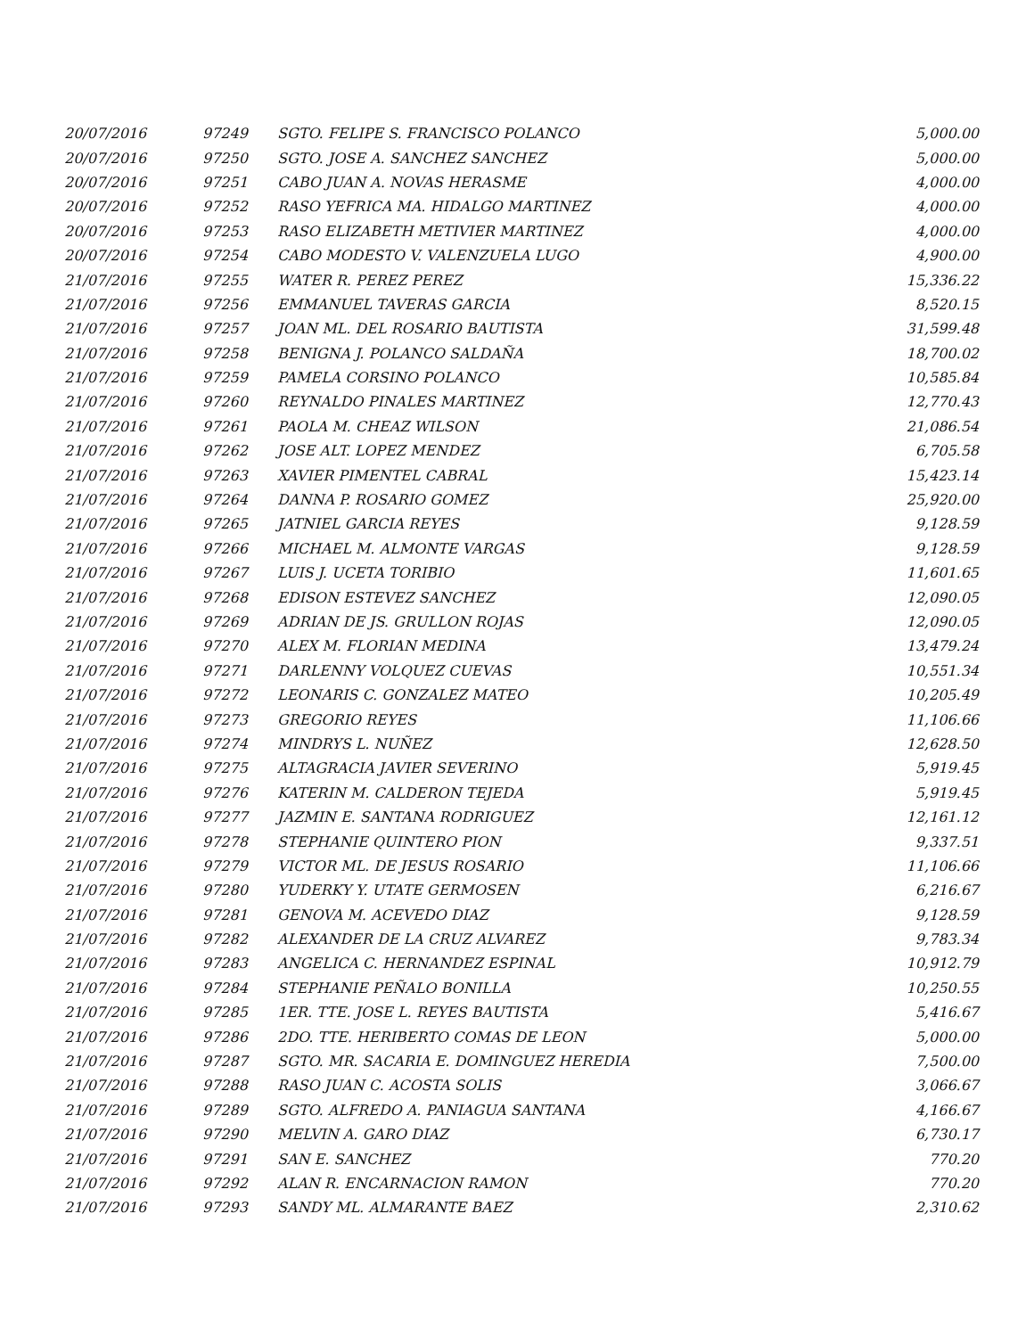| 20/07/2016 | 97249 | SGTO. FELIPE S. FRANCISCO POLANCO | 5,000.00 |
| 20/07/2016 | 97250 | SGTO. JOSE A. SANCHEZ SANCHEZ | 5,000.00 |
| 20/07/2016 | 97251 | CABO JUAN A. NOVAS HERASME | 4,000.00 |
| 20/07/2016 | 97252 | RASO YEFRICA MA. HIDALGO MARTINEZ | 4,000.00 |
| 20/07/2016 | 97253 | RASO ELIZABETH METIVIER MARTINEZ | 4,000.00 |
| 20/07/2016 | 97254 | CABO MODESTO V. VALENZUELA LUGO | 4,900.00 |
| 21/07/2016 | 97255 | WATER R. PEREZ PEREZ | 15,336.22 |
| 21/07/2016 | 97256 | EMMANUEL TAVERAS GARCIA | 8,520.15 |
| 21/07/2016 | 97257 | JOAN ML. DEL ROSARIO BAUTISTA | 31,599.48 |
| 21/07/2016 | 97258 | BENIGNA J. POLANCO SALDAÑA | 18,700.02 |
| 21/07/2016 | 97259 | PAMELA CORSINO POLANCO | 10,585.84 |
| 21/07/2016 | 97260 | REYNALDO PINALES MARTINEZ | 12,770.43 |
| 21/07/2016 | 97261 | PAOLA M. CHEAZ WILSON | 21,086.54 |
| 21/07/2016 | 97262 | JOSE ALT. LOPEZ MENDEZ | 6,705.58 |
| 21/07/2016 | 97263 | XAVIER PIMENTEL CABRAL | 15,423.14 |
| 21/07/2016 | 97264 | DANNA P. ROSARIO GOMEZ | 25,920.00 |
| 21/07/2016 | 97265 | JATNIEL GARCIA REYES | 9,128.59 |
| 21/07/2016 | 97266 | MICHAEL M. ALMONTE VARGAS | 9,128.59 |
| 21/07/2016 | 97267 | LUIS J. UCETA TORIBIO | 11,601.65 |
| 21/07/2016 | 97268 | EDISON ESTEVEZ SANCHEZ | 12,090.05 |
| 21/07/2016 | 97269 | ADRIAN DE JS. GRULLON ROJAS | 12,090.05 |
| 21/07/2016 | 97270 | ALEX M. FLORIAN MEDINA | 13,479.24 |
| 21/07/2016 | 97271 | DARLENNY VOLQUEZ CUEVAS | 10,551.34 |
| 21/07/2016 | 97272 | LEONARIS C. GONZALEZ MATEO | 10,205.49 |
| 21/07/2016 | 97273 | GREGORIO REYES | 11,106.66 |
| 21/07/2016 | 97274 | MINDRYS L. NUÑEZ | 12,628.50 |
| 21/07/2016 | 97275 | ALTAGRACIA JAVIER SEVERINO | 5,919.45 |
| 21/07/2016 | 97276 | KATERIN M. CALDERON TEJEDA | 5,919.45 |
| 21/07/2016 | 97277 | JAZMIN E. SANTANA RODRIGUEZ | 12,161.12 |
| 21/07/2016 | 97278 | STEPHANIE QUINTERO PION | 9,337.51 |
| 21/07/2016 | 97279 | VICTOR ML. DE JESUS ROSARIO | 11,106.66 |
| 21/07/2016 | 97280 | YUDERKY Y. UTATE GERMOSEN | 6,216.67 |
| 21/07/2016 | 97281 | GENOVA M. ACEVEDO DIAZ | 9,128.59 |
| 21/07/2016 | 97282 | ALEXANDER DE LA CRUZ ALVAREZ | 9,783.34 |
| 21/07/2016 | 97283 | ANGELICA C. HERNANDEZ ESPINAL | 10,912.79 |
| 21/07/2016 | 97284 | STEPHANIE PEÑALO BONILLA | 10,250.55 |
| 21/07/2016 | 97285 | 1ER. TTE. JOSE L. REYES BAUTISTA | 5,416.67 |
| 21/07/2016 | 97286 | 2DO. TTE. HERIBERTO COMAS DE LEON | 5,000.00 |
| 21/07/2016 | 97287 | SGTO. MR. SACARIA E. DOMINGUEZ HEREDIA | 7,500.00 |
| 21/07/2016 | 97288 | RASO JUAN C. ACOSTA SOLIS | 3,066.67 |
| 21/07/2016 | 97289 | SGTO. ALFREDO A. PANIAGUA SANTANA | 4,166.67 |
| 21/07/2016 | 97290 | MELVIN A. GARO DIAZ | 6,730.17 |
| 21/07/2016 | 97291 | SAN E. SANCHEZ | 770.20 |
| 21/07/2016 | 97292 | ALAN R. ENCARNACION RAMON | 770.20 |
| 21/07/2016 | 97293 | SANDY ML. ALMARANTE BAEZ | 2,310.62 |